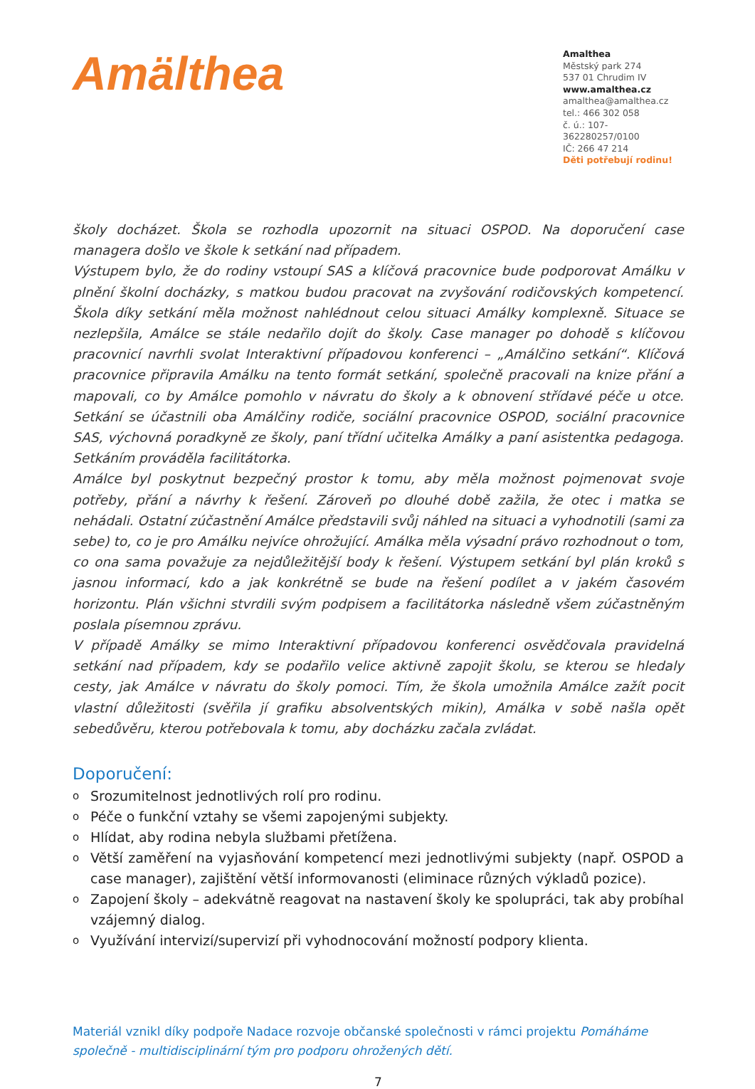Amälthea
Amalthea
Městský park 274
537 01 Chrudim IV
www.amalthea.cz
amalthea@amalthea.cz
tel.: 466 302 058
č. ú.: 107-362280257/0100
IČ: 266 47 214
Děti potřebují rodinu!
školy docházet. Škola se rozhodla upozornit na situaci OSPOD. Na doporučení case managera došlo ve škole k setkání nad případem.
Výstupem bylo, že do rodiny vstoupí SAS a klíčová pracovnice bude podporovat Amálku v plnění školní docházky, s matkou budou pracovat na zvyšování rodičovských kompetencí. Škola díky setkání měla možnost nahlédnout celou situaci Amálky komplexně. Situace se nezlepšila, Amálce se stále nedařilo dojít do školy. Case manager po dohodě s klíčovou pracovnicí navrhli svolat Interaktivní případovou konferenci – „Amálčino setkání“. Klíčová pracovnice připravila Amálku na tento formát setkání, společně pracovali na knize přání a mapovali, co by Amálce pomohlo v návratu do školy a k obnovení střídavé péče u otce. Setkání se účastnili oba Amálčiny rodiče, sociální pracovnice OSPOD, sociální pracovnice SAS, výchovná poradkyně ze školy, paní třídní učitelka Amálky a paní asistentka pedagoga. Setkáním prováděla facilitátorka.
Amálce byl poskytnut bezpečný prostor k tomu, aby měla možnost pojmenovat svoje potřeby, přání a návrhy k řešení. Zároveň po dlouhé době zažila, že otec i matka se nehádali. Ostatní zúčastnění Amálce představili svůj náhled na situaci a vyhodnotili (sami za sebe) to, co je pro Amálku nejvíce ohrožující. Amálka měla výsadní právo rozhodnout o tom, co ona sama považuje za nejdůležitější body k řešení. Výstupem setkání byl plán kroků s jasnou informací, kdo a jak konkrétně se bude na řešení podílet a v jakém časovém horizontu. Plán všichni stvrdili svým podpisem a facilitátorka následně všem zúčastněným poslala písemnou zprávu.
V případě Amálky se mimo Interaktivní případovou konferenci osvědčovala pravidelná setkání nad případem, kdy se podařilo velice aktivně zapojit školu, se kterou se hledaly cesty, jak Amálce v návratu do školy pomoci. Tím, že škola umožnila Amálce zažít pocit vlastní důležitosti (svěřila jí grafiku absolventských mikin), Amálka v sobě našla opět sebedůvěru, kterou potřebovala k tomu, aby docházku začala zvládat.
Doporučení:
o Srozumitelnost jednotlivých rolí pro rodinu.
o Péče o funkční vztahy se všemi zapojenými subjekty.
o Hlídat, aby rodina nebyla službami přetížena.
o Větší zaměření na vyjasňování kompetencí mezi jednotlivými subjekty (např. OSPOD a case manager), zajištění větší informovanosti (eliminace různých výkladů pozice).
o Zapojení školy – adekvátně reagovat na nastavení školy ke spolupráci, tak aby probíhal vzájemný dialog.
o Využívání intervizí/supervizí při vyhodnocování možností podpory klienta.
Materiál vznikl díky podpoře Nadace rozvoje občanské společnosti v rámci projektu Pomáháme společně - multidisciplinární tým pro podporu ohrožených dětí.
7